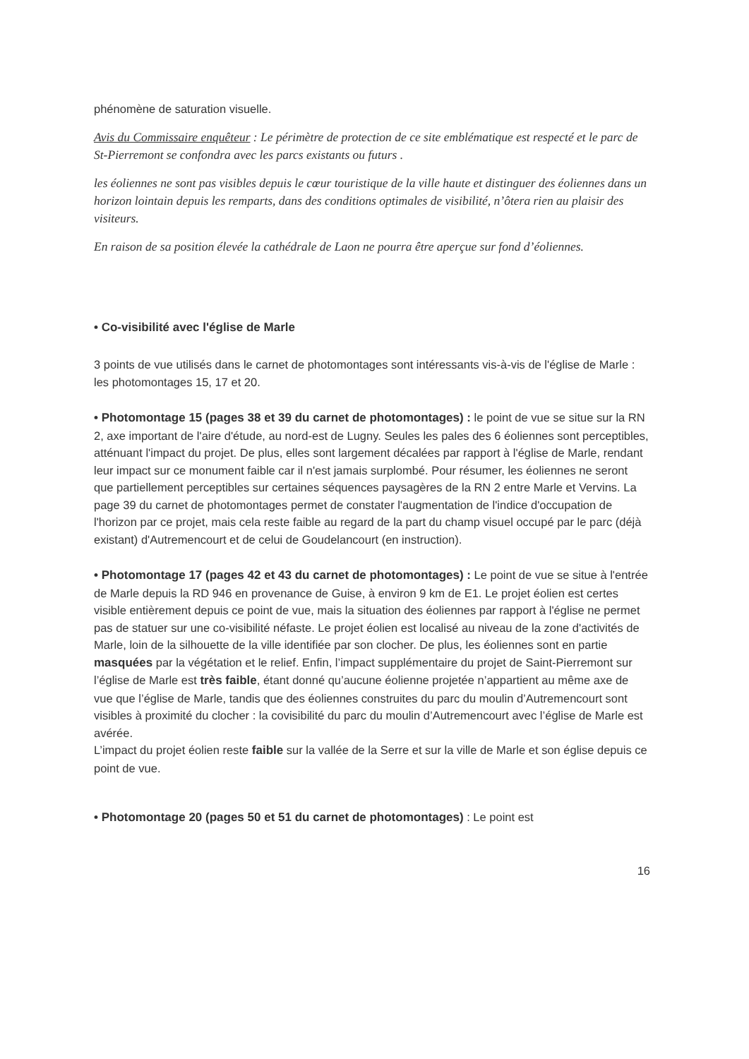phénomène de saturation visuelle.
Avis du Commissaire enquêteur : Le périmètre de protection de ce site emblématique est respecté et le parc de St-Pierremont se confondra avec les parcs existants ou futurs .
les éoliennes ne sont pas visibles depuis le cœur touristique de la ville haute et distinguer des éoliennes dans un horizon lointain depuis les remparts, dans des conditions optimales de visibilité, n’ôtera rien au plaisir des visiteurs.
En raison de sa position élevée la cathédrale de Laon ne pourra être aperçue sur fond d’éoliennes.
• Co-visibilité avec l'église de Marle
3 points de vue utilisés dans le carnet de photomontages sont intéressants vis-à-vis de l'église de Marle : les photomontages 15, 17 et 20.
• Photomontage 15 (pages 38 et 39 du carnet de photomontages) : le point de vue se situe sur la RN 2, axe important de l'aire d'étude, au nord-est de Lugny. Seules les pales des 6 éoliennes sont perceptibles, atténuant l'impact du projet. De plus, elles sont largement décalées par rapport à l'église de Marle, rendant leur impact sur ce monument faible car il n'est jamais surplombé. Pour résumer, les éoliennes ne seront que partiellement perceptibles sur certaines séquences paysagères de la RN 2 entre Marle et Vervins. La page 39 du carnet de photomontages permet de constater l'augmentation de l'indice d'occupation de l'horizon par ce projet, mais cela reste faible au regard de la part du champ visuel occupé par le parc (déjà existant) d'Autremencourt et de celui de Goudelancourt (en instruction).
• Photomontage 17 (pages 42 et 43 du carnet de photomontages) : Le point de vue se situe à l'entrée de Marle depuis la RD 946 en provenance de Guise, à environ 9 km de E1. Le projet éolien est certes visible entièrement depuis ce point de vue, mais la situation des éoliennes par rapport à l'église ne permet pas de statuer sur une co-visibilité néfaste. Le projet éolien est localisé au niveau de la zone d'activités de Marle, loin de la silhouette de la ville identifiée par son clocher. De plus, les éoliennes sont en partie masquées par la végétation et le relief. Enfin, l’impact supplémentaire du projet de Saint-Pierremont sur l’église de Marle est très faible, étant donné qu’aucune éolienne projetée n’appartient au même axe de vue que l’église de Marle, tandis que des éoliennes construites du parc du moulin d’Autremencourt sont visibles à proximité du clocher : la covisibilité du parc du moulin d’Autremencourt avec l’église de Marle est avérée.
L’impact du projet éolien reste faible sur la vallée de la Serre et sur la ville de Marle et son église depuis ce point de vue.
• Photomontage 20 (pages 50 et 51 du carnet de photomontages) : Le point est
16